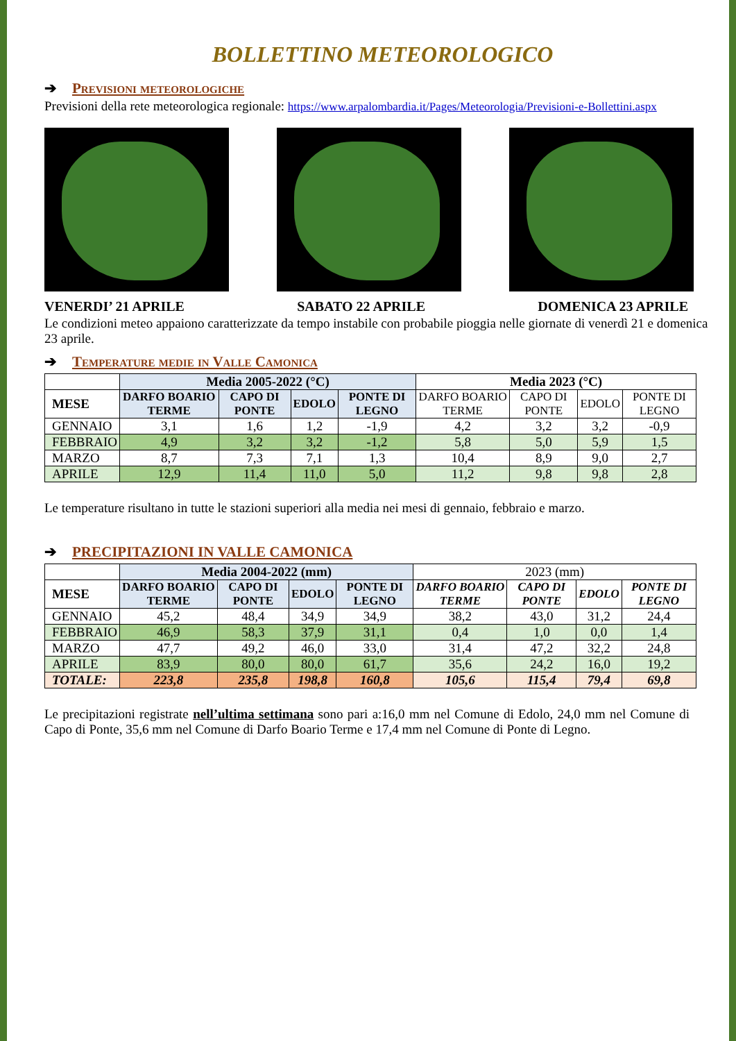BOLLETTINO METEOROLOGICO
➔ Previsioni meteorologiche
Previsioni della rete meteorologica regionale: https://www.arpalombardia.it/Pages/Meteorologia/Previsioni-e-Bollettini.aspx
VENERDI’ 21 APRILE SABATO 22 APRILE DOMENICA 23 APRILE
Le condizioni meteo appaiono caratterizzate da tempo instabile con probabile pioggia nelle giornate di venerdì 21 e domenica 23 aprile.
➔ Temperature medie in Valle Camonica
| | Media 2005-2022 (°C) | | | | Media 2023 (°C) | | | |
| --- | --- | --- | --- | --- | --- | --- | --- | --- |
| MESE | DARFO BOARIO TERME | CAPO DI PONTE | EDOLO | PONTE DI LEGNO | DARFO BOARIO TERME | CAPO DI PONTE | EDOLO | PONTE DI LEGNO |
| GENNAIO | 3,1 | 1,6 | 1,2 | -1,9 | 4,2 | 3,2 | 3,2 | -0,9 |
| FEBBRAIO | 4,9 | 3,2 | 3,2 | -1,2 | 5,8 | 5,0 | 5,9 | 1,5 |
| MARZO | 8,7 | 7,3 | 7,1 | 1,3 | 10,4 | 8,9 | 9,0 | 2,7 |
| APRILE | 12,9 | 11,4 | 11,0 | 5,0 | 11,2 | 9,8 | 9,8 | 2,8 |
Le temperature risultano in tutte le stazioni superiori alla media nei mesi di gennaio, febbraio e marzo.
➔ PRECIPITAZIONI IN VALLE CAMONICA
| | Media 2004-2022 (mm) | | | | 2023 (mm) | | | |
| --- | --- | --- | --- | --- | --- | --- | --- | --- |
| MESE | DARFO BOARIO TERME | CAPO DI PONTE | EDOLO | PONTE DI LEGNO | DARFO BOARIO TERME | CAPO DI PONTE | EDOLO | PONTE DI LEGNO |
| GENNAIO | 45,2 | 48,4 | 34,9 | 34,9 | 38,2 | 43,0 | 31,2 | 24,4 |
| FEBBRAIO | 46,9 | 58,3 | 37,9 | 31,1 | 0,4 | 1,0 | 0,0 | 1,4 |
| MARZO | 47,7 | 49,2 | 46,0 | 33,0 | 31,4 | 47,2 | 32,2 | 24,8 |
| APRILE | 83,9 | 80,0 | 80,0 | 61,7 | 35,6 | 24,2 | 16,0 | 19,2 |
| TOTALE: | 223,8 | 235,8 | 198,8 | 160,8 | 105,6 | 115,4 | 79,4 | 69,8 |
Le precipitazioni registrate nell’ultima settimana sono pari a:16,0 mm nel Comune di Edolo, 24,0 mm nel Comune di Capo di Ponte, 35,6 mm nel Comune di Darfo Boario Terme e 17,4 mm nel Comune di Ponte di Legno.